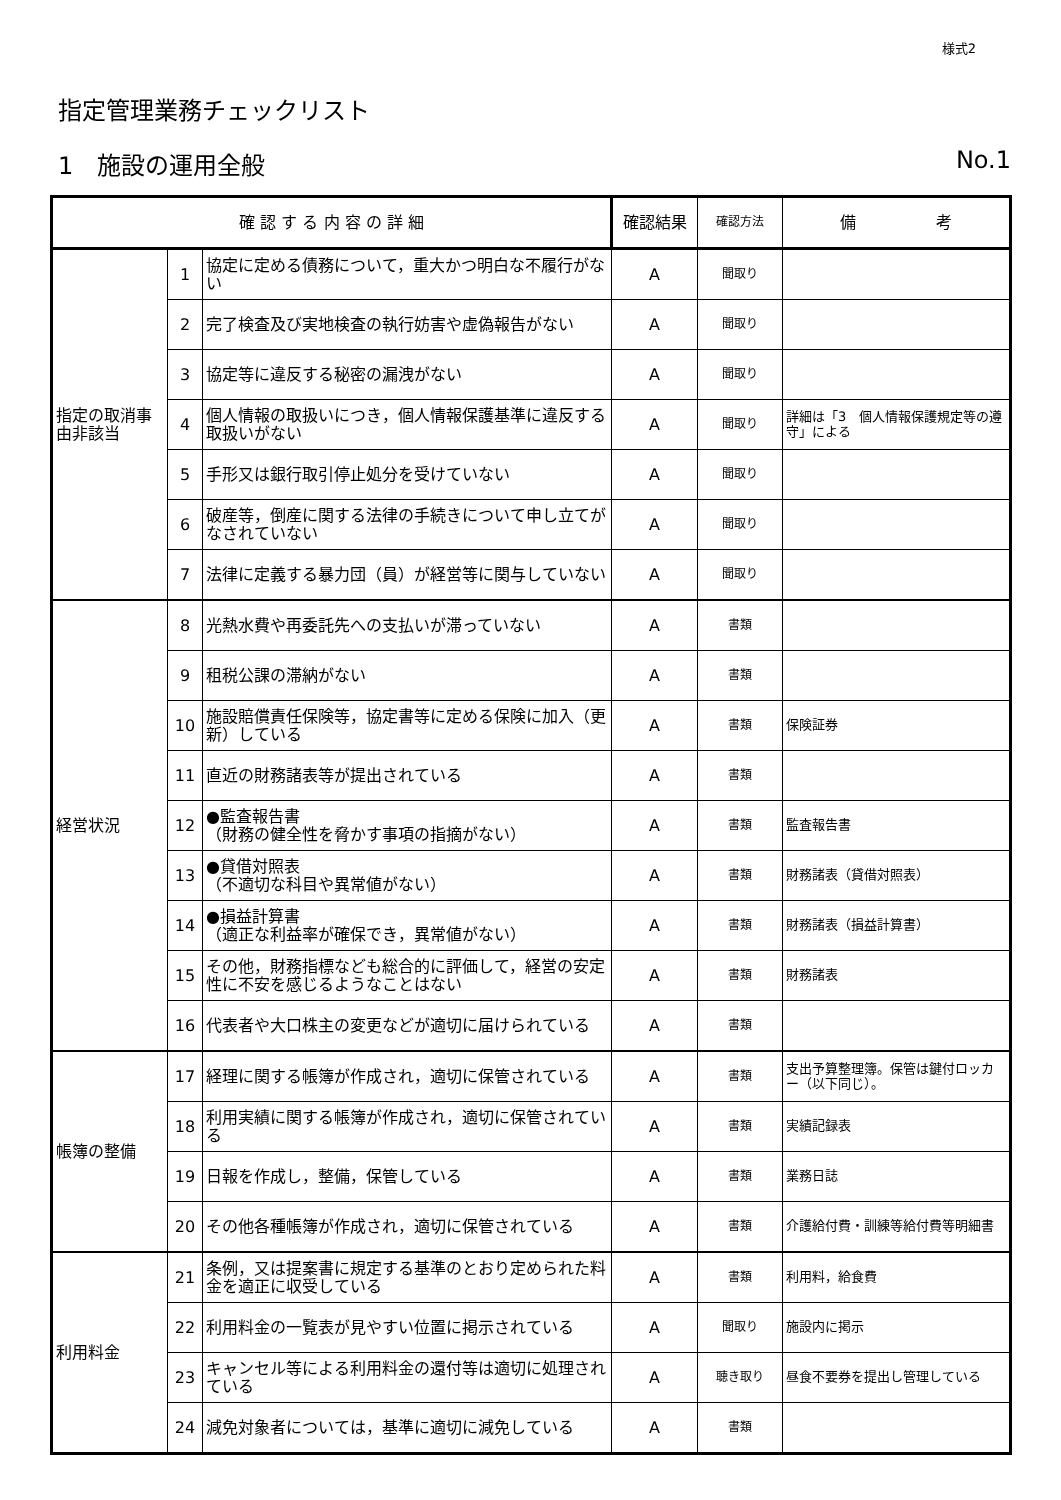様式2
指定管理業務チェックリスト
1　施設の運用全般 No.1
| 確 認 す る 内 容 の 詳 細 | | | 確認結果 | 確認方法 | 備 考 |
| --- | --- | --- | --- | --- | --- |
| 指定の取消事由非該当 | 1 | 協定に定める債務について，重大かつ明白な不履行がない | A | 聞取り | |
| | 2 | 完了検査及び実地検査の執行妨害や虚偽報告がない | A | 聞取り | |
| | 3 | 協定等に違反する秘密の漏洩がない | A | 聞取り | |
| | 4 | 個人情報の取扱いにつき，個人情報保護基準に違反する取扱いがない | A | 聞取り | 詳細は「3 個人情報保護規定等の遵守」による |
| | 5 | 手形又は銀行取引停止処分を受けていない | A | 聞取り | |
| | 6 | 破産等，倒産に関する法律の手続きについて申し立てがなされていない | A | 聞取り | |
| | 7 | 法律に定義する暴力団（員）が経営等に関与していない | A | 聞取り | |
| 経営状況 | 8 | 光熱水費や再委託先への支払いが滞っていない | A | 書類 | |
| | 9 | 租税公課の滞納がない | A | 書類 | |
| | 10 | 施設賠償責任保険等，協定書等に定める保険に加入（更新）している | A | 書類 | 保険証券 |
| | 11 | 直近の財務諸表等が提出されている | A | 書類 | |
| | 12 | ●監査報告書 （財務の健全性を脅かす事項の指摘がない） | A | 書類 | 監査報告書 |
| | 13 | ●貸借対照表 （不適切な科目や異常値がない） | A | 書類 | 財務諸表（貸借対照表） |
| | 14 | ●損益計算書 （適正な利益率が確保でき，異常値がない） | A | 書類 | 財務諸表（損益計算書） |
| | 15 | その他，財務指標なども総合的に評価して，経営の安定性に不安を感じるようなことはない | A | 書類 | 財務諸表 |
| | 16 | 代表者や大口株主の変更などが適切に届けられている | A | 書類 | |
| 帳簿の整備 | 17 | 経理に関する帳簿が作成され，適切に保管されている | A | 書類 | 支出予算整理簿。保管は鍵付ロッカー（以下同じ）。 |
| | 18 | 利用実績に関する帳簿が作成され，適切に保管されている | A | 書類 | 実績記録表 |
| | 19 | 日報を作成し，整備，保管している | A | 書類 | 業務日誌 |
| | 20 | その他各種帳簿が作成され，適切に保管されている | A | 書類 | 介護給付費・訓練等給付費等明細書 |
| 利用料金 | 21 | 条例，又は提案書に規定する基準のとおり定められた料金を適正に収受している | A | 書類 | 利用料，給食費 |
| | 22 | 利用料金の一覧表が見やすい位置に掲示されている | A | 聞取り | 施設内に掲示 |
| | 23 | キャンセル等による利用料金の還付等は適切に処理されている | A | 聴き取り | 昼食不要券を提出し管理している |
| | 24 | 減免対象者については，基準に適切に減免している | A | 書類 | |